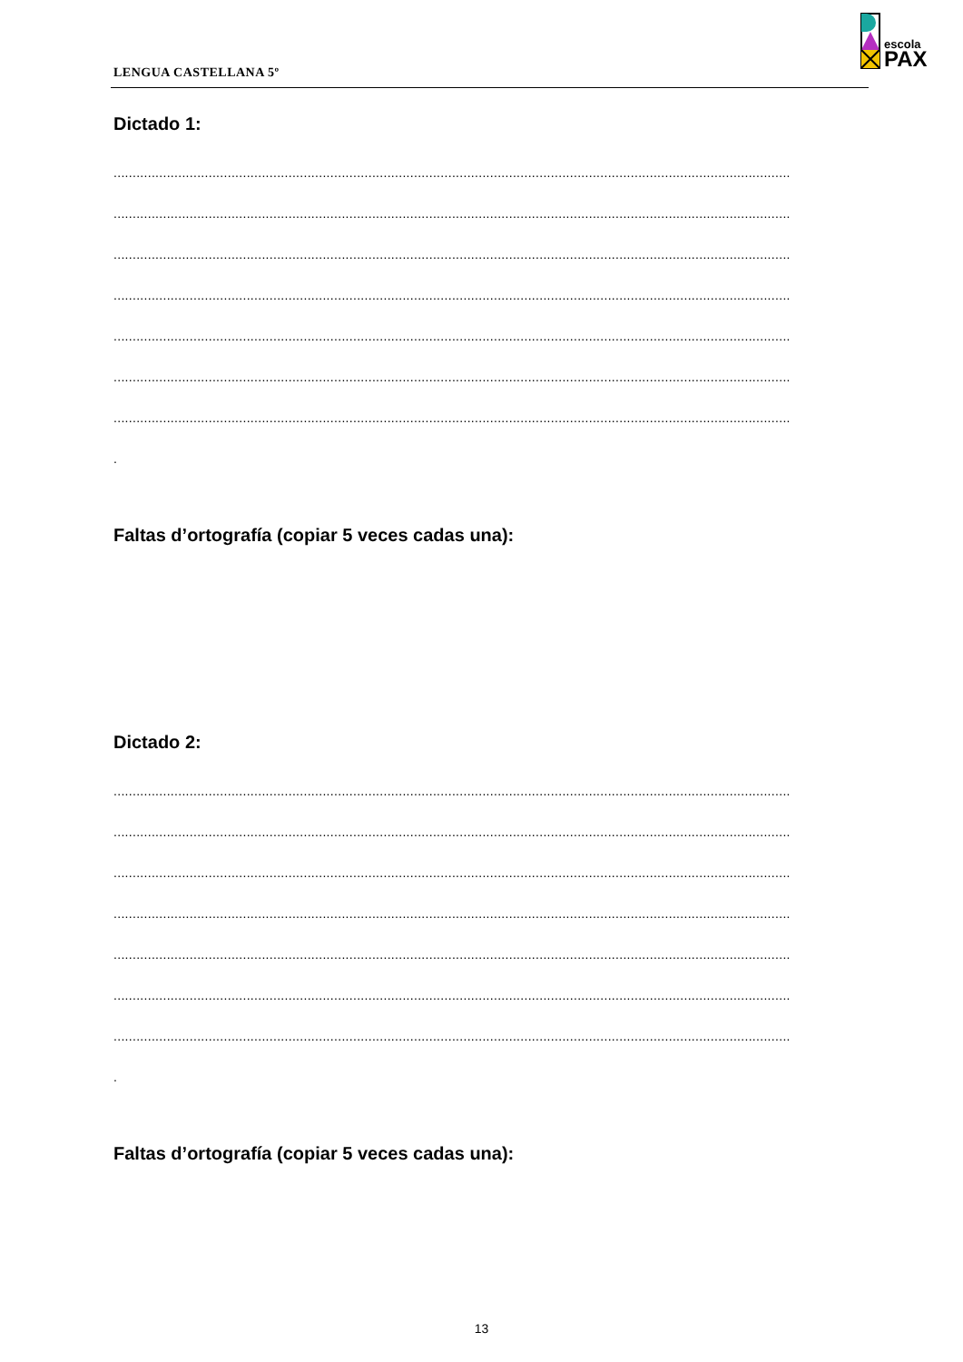LENGUA CASTELLANA 5º
escola
PAX
Dictado 1:
..................................................................................................................................................................................
..................................................................................................................................................................................
..................................................................................................................................................................................
..................................................................................................................................................................................
..................................................................................................................................................................................
..................................................................................................................................................................................
..................................................................................................................................................................................
.
Faltas d’ortografía (copiar 5 veces cadas una):
Dictado 2:
..................................................................................................................................................................................
..................................................................................................................................................................................
..................................................................................................................................................................................
..................................................................................................................................................................................
..................................................................................................................................................................................
..................................................................................................................................................................................
..................................................................................................................................................................................
.
Faltas d’ortografía (copiar 5 veces cadas una):
13